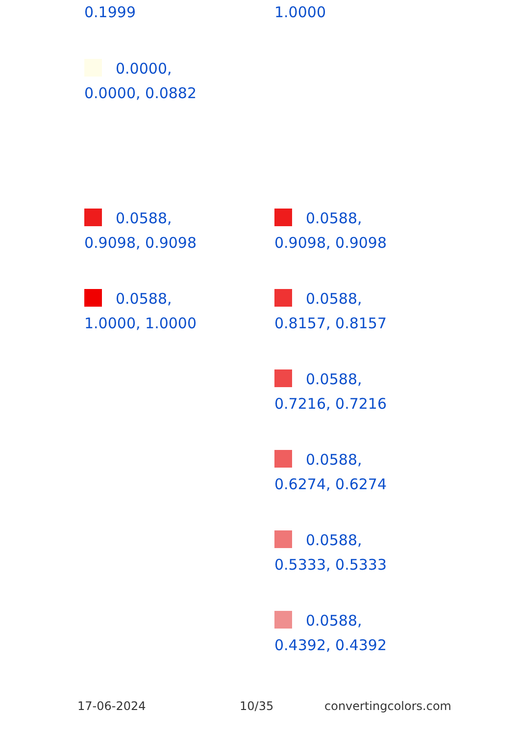0.1999 1.0000
0.0000, 0.0000, 0.0882
0.0588, 0.9098, 0.9098
0.0588, 0.9098, 0.9098
0.0588, 1.0000, 1.0000
0.0588, 0.8157, 0.8157
0.0588, 0.7216, 0.7216
0.0588, 0.6274, 0.6274
0.0588, 0.5333, 0.5333
0.0588, 0.4392, 0.4392
17-06-2024 10/35 convertingcolors.com